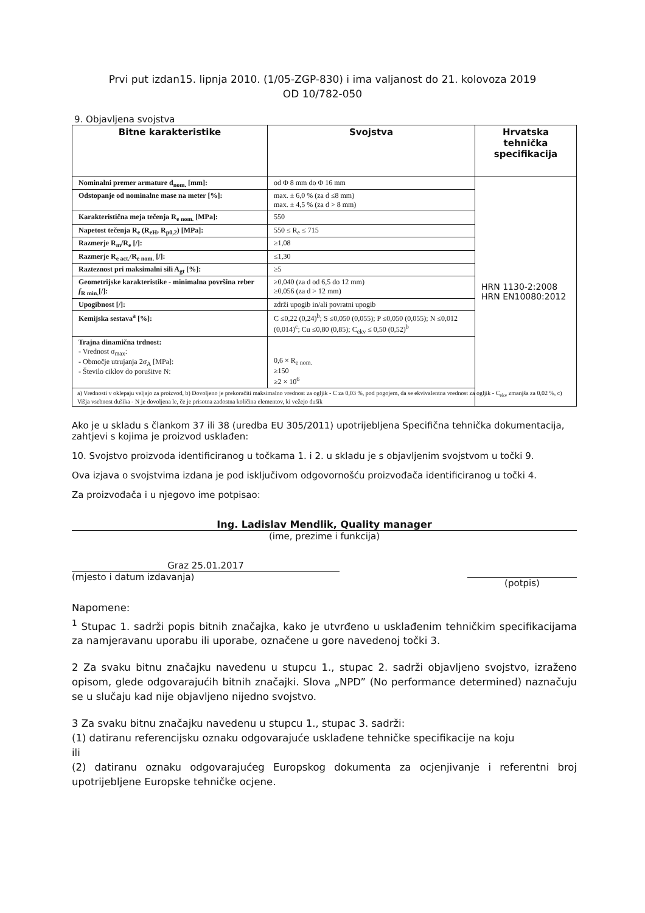Prvi put izdan15. lipnja 2010. (1/05-ZGP-830) i ima valjanost do 21. kolovoza 2019
OD 10/782-050
9. Objavljena svojstva
| Bitne karakteristike | Svojstva | Hrvatska tehnička specifikacija |
| --- | --- | --- |
| Nominalni premer armature d<sub>nom.</sub> [mm]: | od Φ 8 mm do Φ 16 mm | HRN 1130-2:2008 HRN EN10080:2012 |
| Odstopanje od nominalne mase na meter [%]: | max. ± 6,0 % (za d ≤8 mm) max. ± 4,5 % (za d > 8 mm) | |
| Karakteristična meja tečenja R<sub>e nom.</sub> [MPa]: | 550 | |
| Napetost tečenja R<sub>e</sub> (R<sub>eH</sub>, R<sub>p0,2</sub>) [MPa]: | 550 ≤ R<sub>e</sub> ≤ 715 | |
| Razmerje R<sub>m</sub>/R<sub>e</sub> [/]: | ≥1,08 | |
| Razmerje R<sub>e act.</sub>/R<sub>e nom.</sub> [/]: | ≤1,30 | |
| Razteznost pri maksimalni sili A<sub>gt</sub> [%]: | ≥5 | |
| Geometrijske karakteristike - minimalna površina reber f<sub>R min.</sub>[/]: | ≥0,040 (za d od 6,5 do 12 mm) ≥0,056 (za d > 12 mm) | |
| Upogibnost [/]: | zdrži upogib in/ali povratni upogib | |
| Kemijska sestava<sup>a</sup> [%]: | C ≤0,22 (0,24)<sup>b</sup>; S ≤0,050 (0,055); P ≤0,050 (0,055); N ≤0,012 (0,014)<sup>c</sup>; Cu ≤0,80 (0,85); C<sub>ekv</sub> ≤ 0,50 (0,52)<sup>b</sup> | |
| Trajna dinamična trdnost: - Vrednost σ<sub>max</sub>: - Območje utrujanja 2σ<sub>A</sub> [MPa]: - Število ciklov do porušitve N: | 0,6 × R<sub>e nom.</sub> ≥150 ≥2 × 10<sup>6</sup> | |
| a) Vrednosti v oklepaju veljajo za proizvod, b) Dovoljeno je prekoračiti maksimalno vrednost za ogljik - C za 0,03 %, pod pogojem, da se ekvivalentna vrednost za ogljik - C<sub>ekv</sub> zmanjša za 0,02 %, c) Višja vsebnost dušika - N je dovoljena le, če je prisotna zadostna količina elementov, ki vežejo dušik | | |
Ako je u skladu s člankom 37 ili 38 (uredba EU 305/2011) upotrijebljena Specifična tehnička dokumentacija, zahtjevi s kojima je proizvod usklađen:
10. Svojstvo proizvoda identificiranog u točkama 1. i 2. u skladu je s objavljenim svojstvom u točki 9.
Ova izjava o svojstvima izdana je pod isključivom odgovornošću proizvođača identificiranog u točki 4.
Za proizvođača i u njegovo ime potpisao:
Ing. Ladislav Mendlik, Quality manager
(ime, prezime i funkcija)
Graz 25.01.2017
(mjesto i datum izdavanja)
(potpis)
Napomene:
<sup>1</sup> Stupac 1. sadrži popis bitnih značajka, kako je utvrđeno u usklađenim tehničkim specifikacijama za namjeravanu uporabu ili uporabe, označene u gore navedenoj točki 3.
2 Za svaku bitnu značajku navedenu u stupcu 1., stupac 2. sadrži objavljeno svojstvo, izraženo opisom, glede odgovarajućih bitnih značajki. Slova „NPD” (No performance determined) naznačuju se u slučaju kad nije objavljeno nijedno svojstvo.
3 Za svaku bitnu značajku navedenu u stupcu 1., stupac 3. sadrži:
(1) datiranu referencijsku oznaku odgovarajuće usklađene tehničke specifikacije na koju
ili
(2) datiranu oznaku odgovarajućeg Europskog dokumenta za ocjenjivanje i referentni broj upotrijebljene Europske tehničke ocjene.